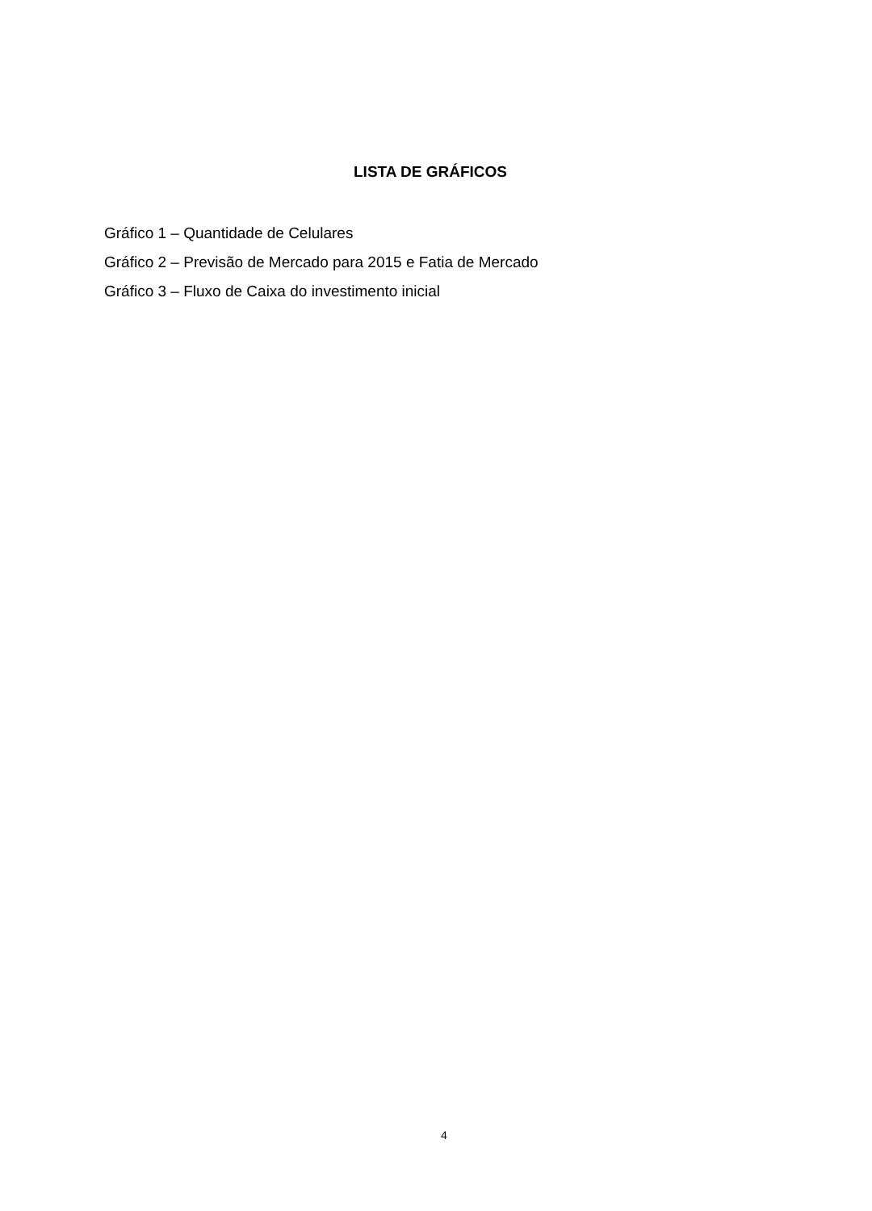LISTA DE GRÁFICOS
Gráfico 1 – Quantidade de Celulares
Gráfico 2 – Previsão de Mercado para 2015 e Fatia de Mercado
Gráfico 3 – Fluxo de Caixa do investimento inicial
4